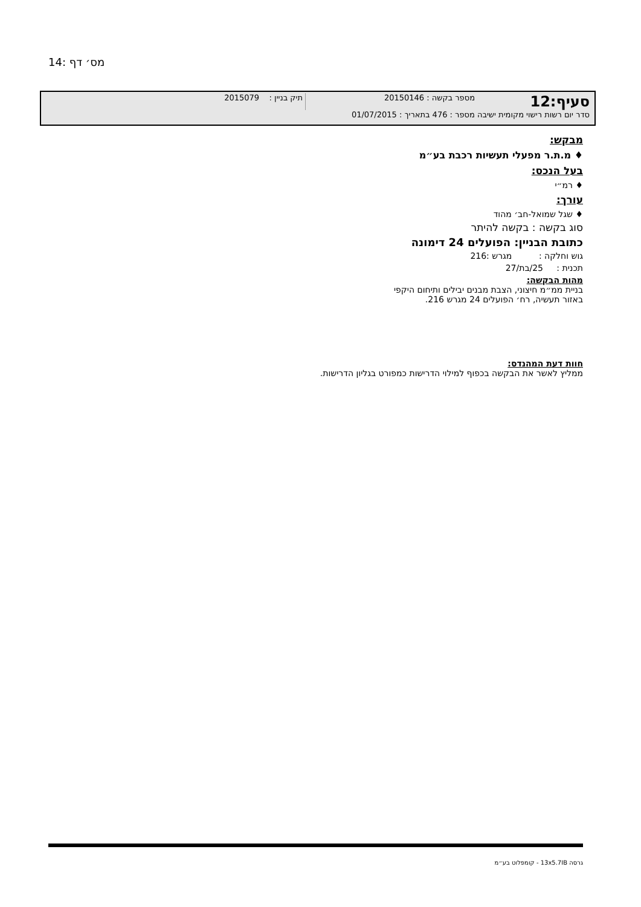מס׳ דף :14
סעיף:12 מספר בקשה : 20150146 תיק בניין : 2015079
סדר יום רשות רישוי מקומית ישיבה מספר : 476 בתאריך : 01/07/2015
מבקש:
♦ מ.ת.ר מפעלי תעשיות רכבת בע״מ
בעל הנכס:
♦ רמ״י
עורך:
♦ שגל שמואל-חב׳ מהוד
סוג בקשה : בקשה להיתר
כתובת הבניין: הפועלים 24 דימונה
גוש וחלקה : מגרש :216
תכנית : 25/בת/27
מהות הבקשה:
בניית ממ״מ חיצוני, הצבת מבנים יבילים ותיחום היקפי
באזור תעשיה, רח׳ הפועלים 24 מגרש 216.
חוות דעת המהנדס:
ממליץ לאשר את הבקשה בכפוף למילוי הדרישות כמפורט בגליון הדרישות.
גרסה 13x5.7IB - קומפלוט בע״מ